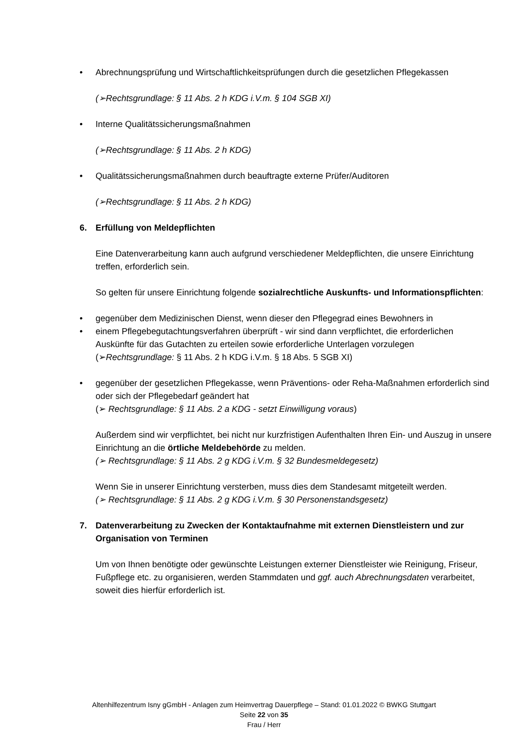• Abrechnungsprüfung und Wirtschaftlichkeitsprüfungen durch die gesetzlichen Pflegekassen
(➢Rechtsgrundlage: § 11 Abs. 2 h KDG i.V.m. § 104 SGB XI)
• Interne Qualitätssicherungsmaßnahmen
(➢Rechtsgrundlage: § 11 Abs. 2 h KDG)
• Qualitätssicherungsmaßnahmen durch beauftragte externe Prüfer/Auditoren
(➢Rechtsgrundlage: § 11 Abs. 2 h KDG)
6. Erfüllung von Meldepflichten
Eine Datenverarbeitung kann auch aufgrund verschiedener Meldepflichten, die unsere Einrichtung treffen, erforderlich sein.
So gelten für unsere Einrichtung folgende sozialrechtliche Auskunfts- und Informations­pflichten:
• gegenüber dem Medizinischen Dienst, wenn dieser den Pflegegrad eines Bewohners in
• einem Pflegebegutachtungsverfahren überprüft - wir sind dann verpflichtet, die erforder­lichen Auskünfte für das Gutachten zu erteilen sowie erforderliche Unterlagen vorzulegen (➢Rechtsgrundlage: § 11 Abs. 2 h KDG i.V.m. § 18 Abs. 5 SGB XI)
• gegenüber der gesetzlichen Pflegekasse, wenn Präventions- oder Reha-Maßnahmen er­forderlich sind oder sich der Pflegebedarf geändert hat
(➢ Rechtsgrundlage: § 11 Abs. 2 a KDG - setzt Einwilligung voraus)
Außerdem sind wir verpflichtet, bei nicht nur kurzfristigen Aufenthalten Ihren Ein- und Auszug in unsere Einrichtung an die örtliche Meldebehörde zu melden.
(➢ Rechtsgrundlage: § 11 Abs. 2 g KDG i.V.m. § 32 Bundesmeldegesetz)
Wenn Sie in unserer Einrichtung versterben, muss dies dem Standesamt mitgeteilt werden.
(➢ Rechtsgrundlage: § 11 Abs. 2 g KDG i.V.m. § 30 Personenstandsgesetz)
7. Datenverarbeitung zu Zwecken der Kontaktaufnahme mit externen Dienstleistern und zur Organisation von Terminen
Um von Ihnen benötigte oder gewünschte Leistungen externer Dienstleister wie Reinigung, Friseur, Fußpflege etc. zu organisieren, werden Stammdaten und ggf. auch Abrechnungsdaten verarbeitet, soweit dies hierfür erforderlich ist.
Altenhilfezentrum Isny gGmbH - Anlagen zum Heimvertrag Dauerpflege – Stand: 01.01.2022 © BWKG Stuttgart
Seite 22 von 35
Frau / Herr